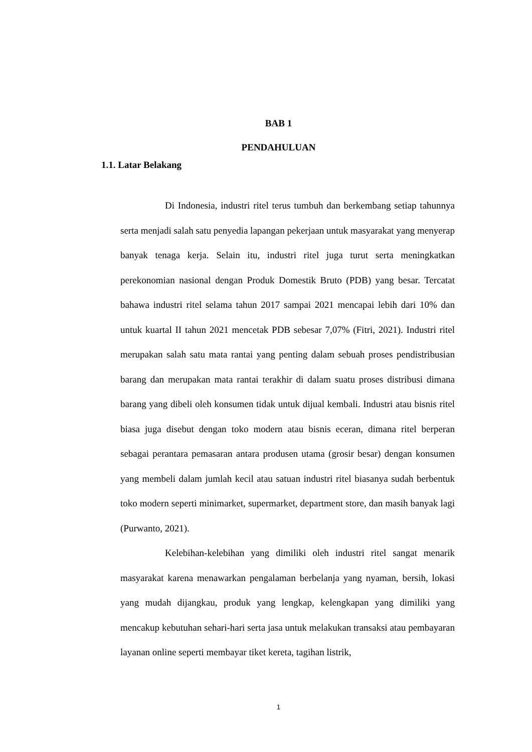BAB 1
PENDAHULUAN
1.1. Latar Belakang
Di Indonesia, industri ritel terus tumbuh dan berkembang setiap tahunnya serta menjadi salah satu penyedia lapangan pekerjaan untuk masyarakat yang menyerap banyak tenaga kerja. Selain itu, industri ritel juga turut serta meningkatkan perekonomian nasional dengan Produk Domestik Bruto (PDB) yang besar. Tercatat bahawa industri ritel selama tahun 2017 sampai 2021 mencapai lebih dari 10% dan untuk kuartal II tahun 2021 mencetak PDB sebesar 7,07% (Fitri, 2021). Industri ritel merupakan salah satu mata rantai yang penting dalam sebuah proses pendistribusian barang dan merupakan mata rantai terakhir di dalam suatu proses distribusi dimana barang yang dibeli oleh konsumen tidak untuk dijual kembali. Industri atau bisnis ritel biasa juga disebut dengan toko modern atau bisnis eceran, dimana ritel berperan sebagai perantara pemasaran antara produsen utama (grosir besar) dengan konsumen yang membeli dalam jumlah kecil atau satuan industri ritel biasanya sudah berbentuk toko modern seperti minimarket, supermarket, department store, dan masih banyak lagi (Purwanto, 2021).
Kelebihan-kelebihan yang dimiliki oleh industri ritel sangat menarik masyarakat karena menawarkan pengalaman berbelanja yang nyaman, bersih, lokasi yang mudah dijangkau, produk yang lengkap, kelengkapan yang dimiliki yang mencakup kebutuhan sehari-hari serta jasa untuk melakukan transaksi atau pembayaran layanan online seperti membayar tiket kereta, tagihan listrik,
1